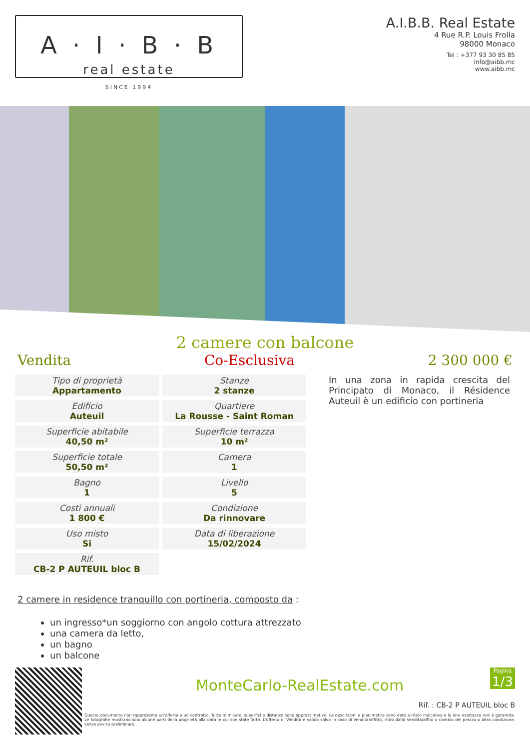A · I · B · B
real estate
SINCE 1994
A.I.B.B. Real Estate
4 Rue R.P. Louis Frolla
98000 Monaco
Tel : +377 93 30 85 85
info@aibb.mc
www.aibb.mc
2 camere con balcone
Vendita Co-Esclusiva 2 300 000 €
| Tipo di proprietà Appartamento | Stanze 2 stanze |
| Edificio Auteuil | Quartiere La Rousse - Saint Roman |
| Superficie abitabile 40,50 m² | Superficie terrazza 10 m² |
| Superficie totale 50,50 m² | Camera 1 |
| Bagno 1 | Livello 5 |
| Costi annuali 1 800 € | Condizione Da rinnovare |
| Uso misto Si | Data di liberazione 15/02/2024 |
| Rif. CB-2 P AUTEUIL bloc B | |
In una zona in rapida crescita del Principato di Monaco, il Résidence Auteuil è un edificio con portineria
2 camere in residence tranquillo con portineria, composto da :
un ingresso*un soggiorno con angolo cottura attrezzato
una camera da letto,
un bagno
un balcone
Pagina
1/3
MonteCarlo-RealEstate.com
Rif. : CB-2 P AUTEUIL bloc B
Questo documento non rappresenta un'offerta o un contratto. Tutte le misure, superfici e distanze sono approssimative. Le descrizioni e planimetrie sono date a titolo indicativo e la loro esattezza non è garantita. Le fotografie mostrano solo alcune parti della proprietà alla data in cui son state fatte. L'offerta di Vendita è valida salvo in caso di Vendita/affitto, ritiro dalla Vendita/affito o cambio del prezzo o altra condizione, senza avviso preliminare.